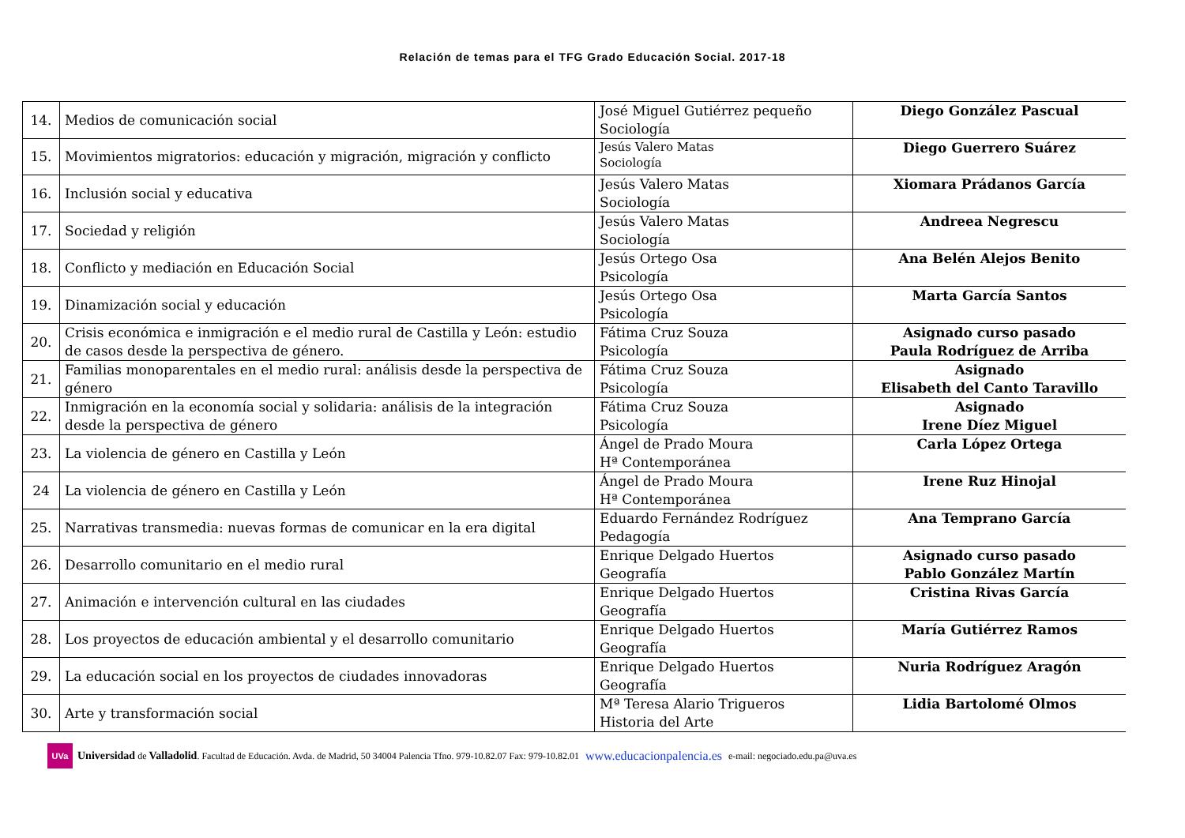Relación de temas para el TFG Grado Educación Social. 2017-18
| 14. | Medios de comunicación social | José Miguel Gutiérrez pequeño Sociología | Diego González Pascual |
| 15. | Movimientos migratorios: educación y migración, migración y conflicto | Jesús Valero Matas Sociología | Diego Guerrero Suárez |
| 16. | Inclusión social y educativa | Jesús Valero Matas Sociología | Xiomara Prádanos García |
| 17. | Sociedad y religión | Jesús Valero Matas Sociología | Andreea Negrescu |
| 18. | Conflicto y mediación en Educación Social | Jesús Ortego Osa Psicología | Ana Belén Alejos Benito |
| 19. | Dinamización social y educación | Jesús Ortego Osa Psicología | Marta García Santos |
| 20. | Crisis económica e inmigración e el medio rural de Castilla y León: estudio de casos desde la perspectiva de género. | Fátima Cruz Souza Psicología | Asignado curso pasado Paula Rodríguez de Arriba |
| 21. | Familias monoparentales en el medio rural: análisis desde la perspectiva de género | Fátima Cruz Souza Psicología | Asignado Elisabeth del Canto Taravillo |
| 22. | Inmigración en la economía social y solidaria: análisis de la integración desde la perspectiva de género | Fátima Cruz Souza Psicología | Asignado Irene Díez Miguel |
| 23. | La violencia de género en Castilla y León | Ángel de Prado Moura Hª Contemporánea | Carla López Ortega |
| 24 | La violencia de género en Castilla y León | Ángel de Prado Moura Hª Contemporánea | Irene Ruz Hinojal |
| 25. | Narrativas transmedia: nuevas formas de comunicar en la era digital | Eduardo Fernández Rodríguez Pedagogía | Ana Temprano García |
| 26. | Desarrollo comunitario en el medio rural | Enrique Delgado Huertos Geografía | Asignado curso pasado Pablo González Martín |
| 27. | Animación e intervención cultural en las ciudades | Enrique Delgado Huertos Geografía | Cristina Rivas García |
| 28. | Los proyectos de educación ambiental y el desarrollo comunitario | Enrique Delgado Huertos Geografía | María Gutiérrez Ramos |
| 29. | La educación social en los proyectos de ciudades innovadoras | Enrique Delgado Huertos Geografía | Nuria Rodríguez Aragón |
| 30. | Arte y transformación social | Mª Teresa Alario Trigueros Historia del Arte | Lidia Bartolomé Olmos |
UVa
Universidad de Valladolid. Facultad de Educación. Avda. de Madrid, 50 34004 Palencia Tfno. 979-10.82.07 Fax: 979-10.82.01 www.educacionpalencia.es e-mail: negociado.edu.pa@uva.es